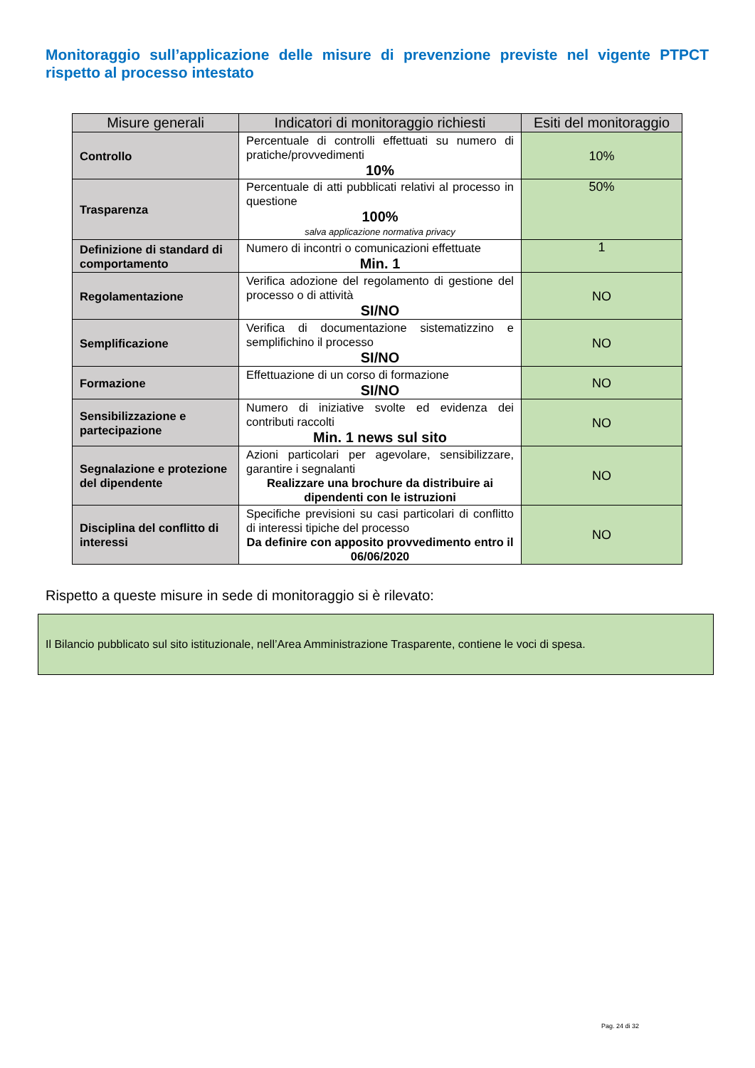Monitoraggio sull’applicazione delle misure di prevenzione previste nel vigente PTPCT rispetto al processo intestato
| Misure generali | Indicatori di monitoraggio richiesti | Esiti del monitoraggio |
| --- | --- | --- |
| Controllo | Percentuale di controlli effettuati su numero di pratiche/provvedimenti 10% | 10% |
| Trasparenza | Percentuale di atti pubblicati relativi al processo in questione 100% salva applicazione normativa privacy | 50% |
| Definizione di standard di comportamento | Numero di incontri o comunicazioni effettuate Min. 1 | 1 |
| Regolamentazione | Verifica adozione del regolamento di gestione del processo o di attività SI/NO | NO |
| Semplificazione | Verifica di documentazione sistematizzino e semplifichino il processo SI/NO | NO |
| Formazione | Effettuazione di un corso di formazione SI/NO | NO |
| Sensibilizzazione e partecipazione | Numero di iniziative svolte ed evidenza dei contributi raccolti Min. 1 news sul sito | NO |
| Segnalazione e protezione del dipendente | Azioni particolari per agevolare, sensibilizzare, garantire i segnalanti Realizzare una brochure da distribuire ai dipendenti con le istruzioni | NO |
| Disciplina del conflitto di interessi | Specifiche previsioni su casi particolari di conflitto di interessi tipiche del processo Da definire con apposito provvedimento entro il 06/06/2020 | NO |
Rispetto a queste misure in sede di monitoraggio si è rilevato:
Il Bilancio pubblicato sul sito istituzionale, nell’Area Amministrazione Trasparente, contiene le voci di spesa.
Pag. 24 di 32